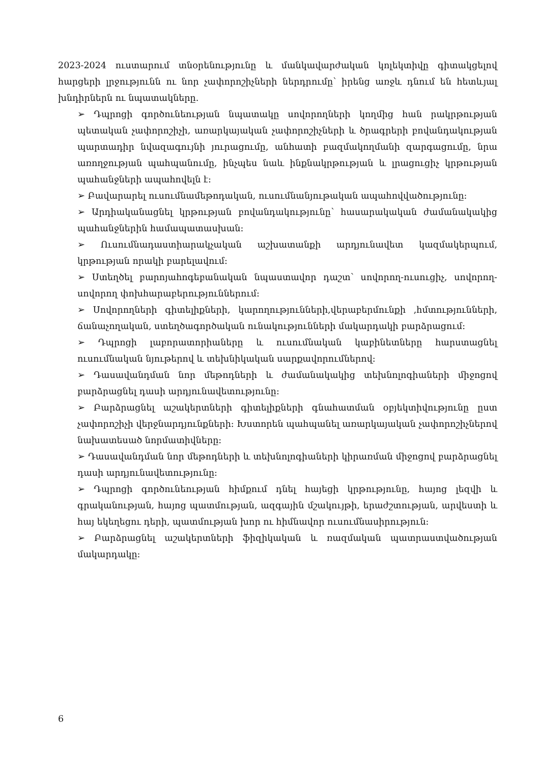2023-2024 ուստարում տնօրենությունը և մանկավարժական կոլեկտիվը գիտակցելով հարցերի լրջությունն ու նոր չափորոշիչների ներդրումը՝ իրենց առջև դնում են հետևյալ խնդիրներն ու նպատակները.
➢ Դպրոցի գործունեության նպատակը սովորողների կողմից հան րակրթության պետական չափորոշիչի, առարկայական չափորոշիչների և ծրագրերի բովանդակության պարտադիր նվազագույնի յուրացումը, անհատի բազմակողմանի զարգացումը, նրա առողջության պահպանումը, ինչպես նաև ինքնակրթության և լրացուցիչ կրթության պահանջների ապահովելն է:
➢ Բավարարել ուսումնամեթոդական, ուսումնանյութական ապահովվածությունը:
➢ Արդիականացնել կրթության բովանդակությունը՝ հասարակական ժամանակակից պահանջներին համապատասխան:
➢ Ուսումնադաստիարակչական աշխատանքի արդյունավետ կազմակերպում, կրթության որակի բարելավում:
➢ Ստեղծել բարոյահոգեբանական նպաստավոր դաշտ՝ սովորող-ուսուցիչ, սովորող-սովորող փոխհարաբերություններում:
➢ Սովորողների գիտելիքների, կարողությունների,վերաբերմունքի ,հմտությունների, ճանաչողական, ստեղծագործական ունակությունների մակարդակի բարձրացում:
➢ Դպրոցի լաբորատորիաները և ուսումնական կաբինետները հարստացնել ուսումնական նյութերով և տեխնիկական սարքավորումներով:
➢ Դասավանդման նոր մեթոդների և ժամանակակից տեխնոլոգիաների միջոցով բարձրացնել դասի արդյունավետությունը:
➢ Բարձրացնել աշակերտների գիտելիքների գնահատման օբյեկտիվությունը ըստ չափորոշիչի վերջնարդյունքների: Խստորեն պահպանել առարկայական չափորոշիչներով նախատեսած նորմատիվները:
➢ Դասավանդման նոր մեթոդների և տեխնոլոգիաների կիրառման միջոցով բարձրացնել դասի արդյունավետությունը:
➢ Դպրոցի գործունեության հիմքում դնել հայեցի կրթությունը, հայոց լեզվի և գրականության, հայոց պատմության, ազգային մշակույթի, երաժշտության, արվեստի և հայ եկեղեցու դերի, պատմության խոր ու հիմնավոր ուսումնասիրություն:
➢ Բարձրացնել աշակերտների ֆիզիկական և ռազմական պատրաստվածության մակարդակը:
6